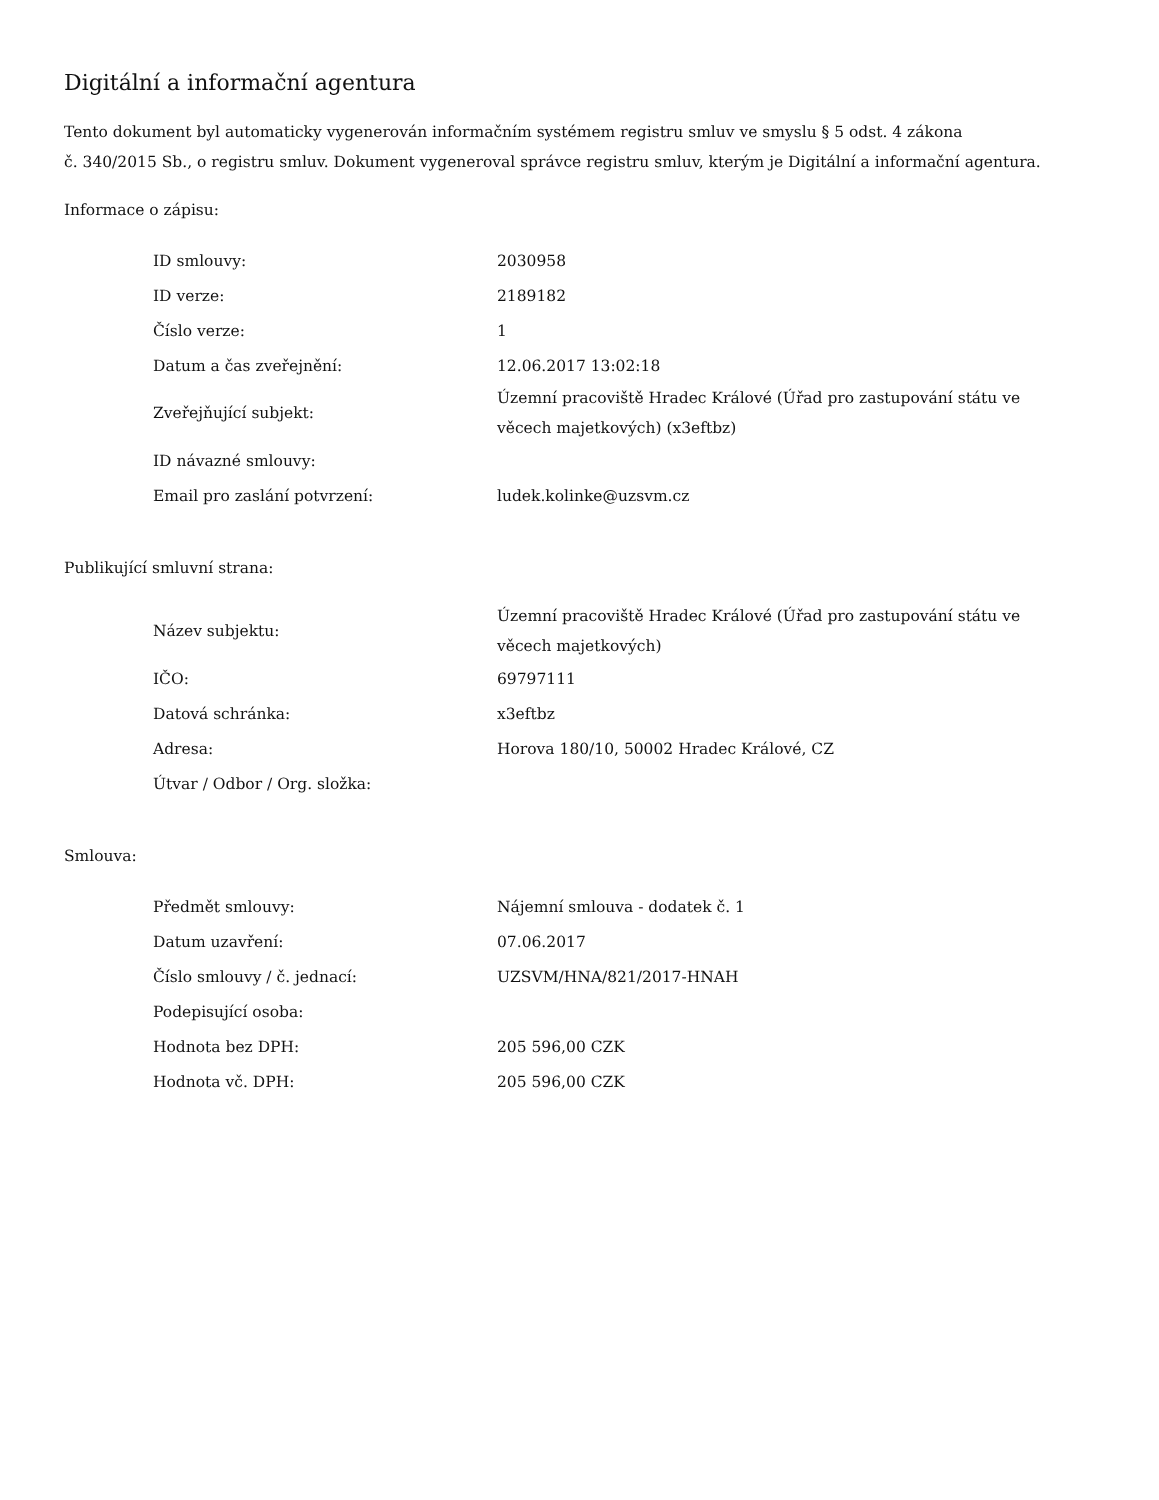Digitální a informační agentura
Tento dokument byl automaticky vygenerován informačním systémem registru smluv ve smyslu § 5 odst. 4 zákona
č. 340/2015 Sb., o registru smluv. Dokument vygeneroval správce registru smluv, kterým je Digitální a informační agentura.
Informace o zápisu:
| ID smlouvy: | 2030958 |
| ID verze: | 2189182 |
| Číslo verze: | 1 |
| Datum a čas zveřejnění: | 12.06.2017 13:02:18 |
| Zveřejňující subjekt: | Územní pracoviště Hradec Králové (Úřad pro zastupování státu ve věcech majetkových) (x3eftbz) |
| ID návazné smlouvy: | |
| Email pro zaslání potvrzení: | ludek.kolinke@uzsvm.cz |
Publikující smluvní strana:
| Název subjektu: | Územní pracoviště Hradec Králové (Úřad pro zastupování státu ve věcech majetkových) |
| IČO: | 69797111 |
| Datová schránka: | x3eftbz |
| Adresa: | Horova 180/10, 50002 Hradec Králové, CZ |
| Útvar / Odbor / Org. složka: | |
Smlouva:
| Předmět smlouvy: | Nájemní smlouva - dodatek č. 1 |
| Datum uzavření: | 07.06.2017 |
| Číslo smlouvy / č. jednací: | UZSVM/HNA/821/2017-HNAH |
| Podepisující osoba: | |
| Hodnota bez DPH: | 205 596,00 CZK |
| Hodnota vč. DPH: | 205 596,00 CZK |